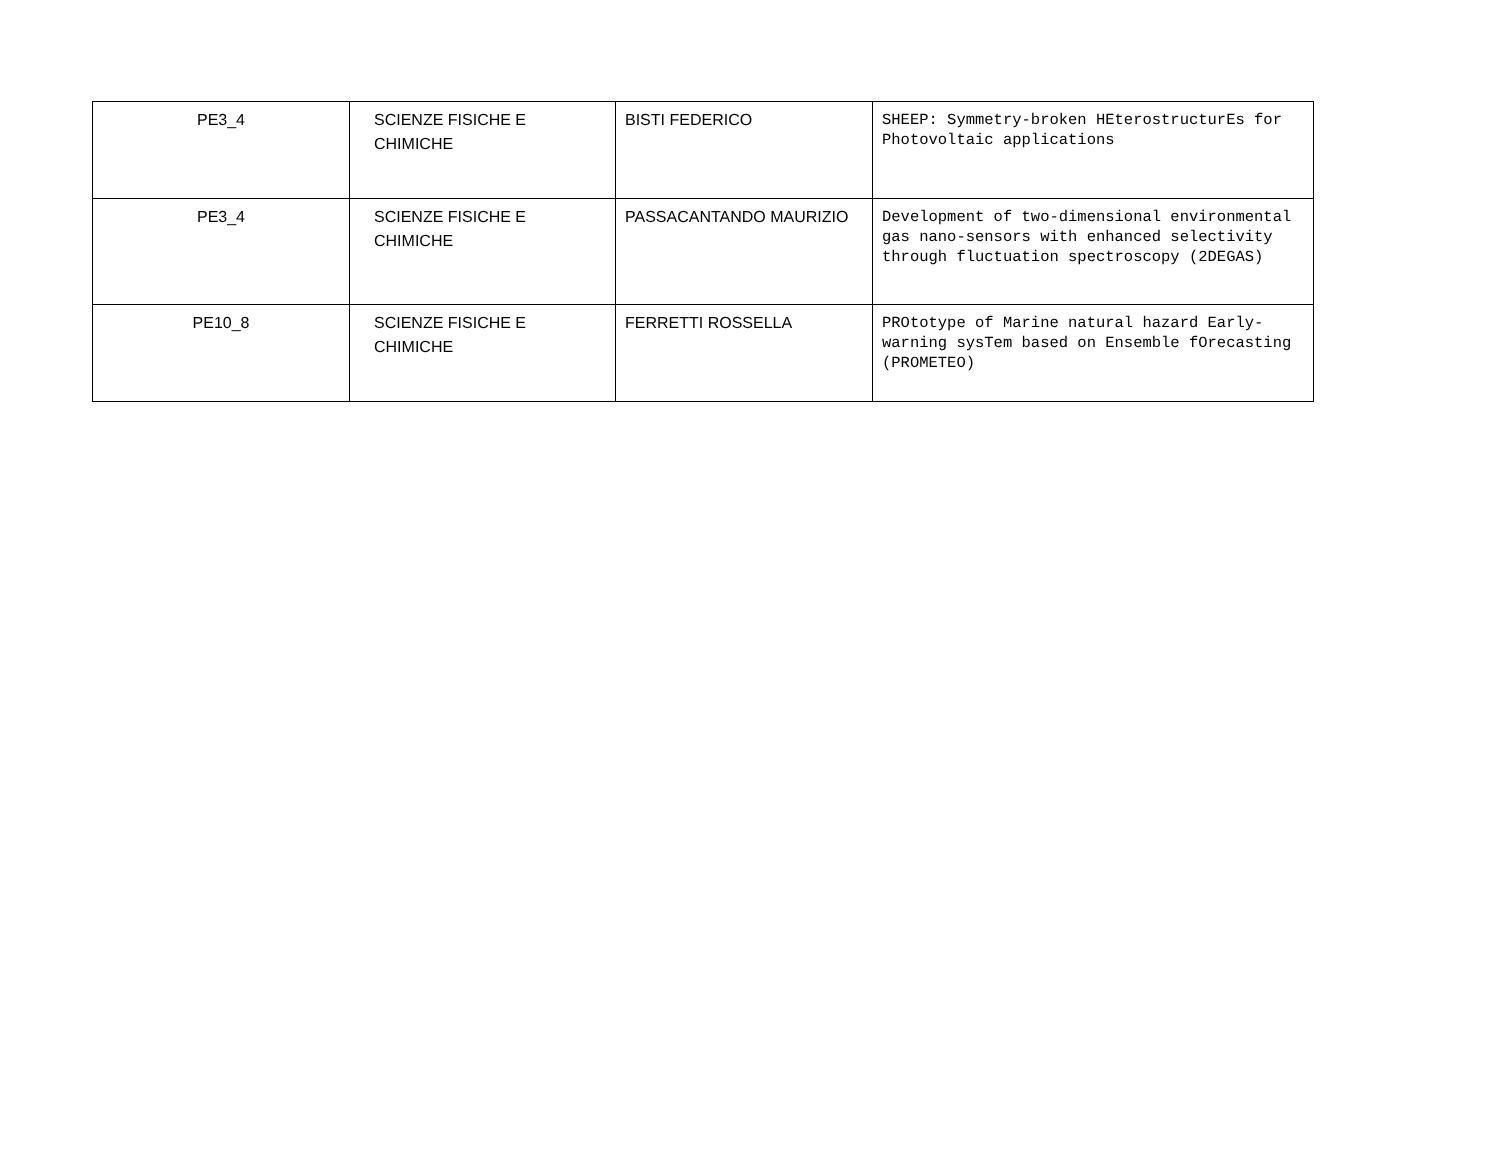| PE3_4 | SCIENZE FISICHE E CHIMICHE | BISTI FEDERICO | SHEEP: Symmetry-broken HEterostructurEs for Photovoltaic applications |
| PE3_4 | SCIENZE FISICHE E CHIMICHE | PASSACANTANDO MAURIZIO | Development of two-dimensional environmental gas nano-sensors with enhanced selectivity through fluctuation spectroscopy (2DEGAS) |
| PE10_8 | SCIENZE FISICHE E CHIMICHE | FERRETTI ROSSELLA | PROtotype of Marine natural hazard Early-warning sysTem based on Ensemble fOrecasting (PROMETEO) |